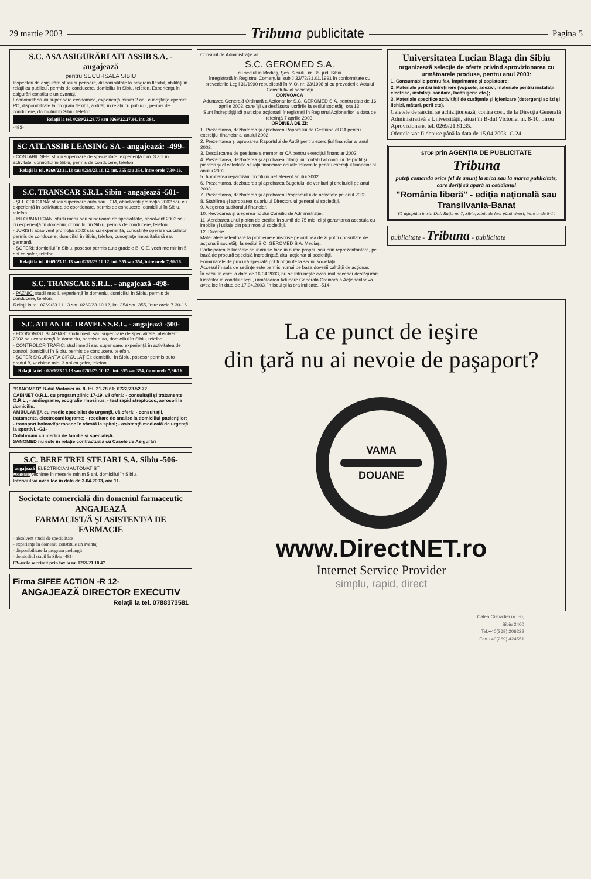29 martie 2003 Tribuna publicitate Pagina 5
S.C. ASA ASIGURĂRI ATLASSIB S.A. - angajează
pentru SUCURSALA SIBIU
Inspectori de asigurări: studii superioare, disponibilitate la program flexibil, abilităţi în relaţii cu publicul, permis de conducere, domiciliul în Sibiu, telefon. Experienţa în asigurări constituie un avantaj.
Economist: studii superioare economice, experienţă minim 2 ani, cunoştinţe operare PC, disponibilitate la program flexibil, abilităţi în relaţii cu publicul, permis de conducere, domiciliul în Sibiu, telefon.
Relaţii la tel. 0269/22.28.77 sau 0269/22.27.94, int. 384.
-493-
SC ATLASSIB LEASING SA - angajează: -499-
- CONTABIL ŞEF: studii superioare de specialitate, experienţă min. 3 ani în activitate, domiciliul în Sibiu, permis de conducere, telefon.
Relaţii la tel. 0269/23.11.13 sau 0269/23.10.12, int. 355 sau 354, între orele 7,30-16.
S.C. TRANSCAR S.R.L. Sibiu - angajează -501-
- ŞEF COLOANĂ: studii superioare auto sau TCM, absolvenţi promoţia 2002 sau cu experienţă în activitatea de coordonare, permis de conducere, domiciliul în Sibiu, telefon.
- INFORMATICIAN: studii medii sau superioare de specialitate, absolvent 2002 sau cu experienţă în domeniu, domiciliul în Sibiu, permis de conducere, telefon.
- JURIST: absolvent promoţia 2002 sau cu experienţă, cunoştinţe operare calculator, permis de conducere, domiciliul în Sibiu, telefon, cunoştinţe limba italiană sau germană.
- ŞOFERI: domiciliul în Sibiu, posesor permis auto gradele B, C,E, vechime minim 5 ani ca şofer, telefon.
Relaţii la tel. 0269/23.11.13 sau 0269/23.10.12, int. 355 sau 354, între orele 7,30-16.
S.C. TRANSCAR S.R.L. - angajează -498-
- PAZNIC: studii medii, experienţă în domeniu, domiciliul în Sibiu, permis de conducere, telefon.
Relaţii la tel. 0269/23.11.13 sau 0269/23.10.12, int. 354 sau 355, între orele 7.30-16.
S.C. ATLANTIC TRAVELS S.R.L. - angajează -500-
- ECONOMIST STAGIAR: studii medii sau superioare de specialitate, absolvent 2002 sau experienţă în domeniu, permis auto, domiciliul în Sibiu, telefon.
- CONTROLOR TRAFIC: studii medii sau superioare, experienţă în activitatea de control, domiciliul în Sibiu, permis de conducere, telefon.
- ŞOFER SIGURANŢA CIRCULAŢIEI: domiciliul în Sibiu, posesor permis auto gradul B, vechime min. 3 ani ca şofer, telefon.
Relaţii la tel.: 0269/23.11.13 sau 0269/23.10.12 , int. 355 sau 354, între orele 7,30-16.
"SANOMED" B-dul Victoriei nr. 8, tel. 21.78.61; 0722/73.52.72
CABINET O.R.L. cu program zilnic 17-19, vă oferă: - consultaţii şi tratamente O.R.L., - audiograme, ecografie rinosinus, - test rapid streptococ, aerosoli la domiciliu.
AMBULANŢĂ cu medic specialist de urgenţă, vă oferă: - consultaţii, tratamente, electrocardiograme; - recoltare de analize la domiciliul pacienţilor; - transport bolnavi/persoane în vârstă la spital; - asistenţă medicală de urgenţă la sportivi. -G1-
Colaborăm cu medici de familie şi specialişti.
SANOMED nu este în relaţie contractuală cu Casele de Asigurări
S.C. BERE TREI STEJARI S.A. Sibiu -506-
angajează ELECTRICIAN AUTOMATIST
Condiţii: vechime în meserie minim 5 ani, domiciliul în Sibiu.
Interviul va avea loc în data de 3.04.2003, ora 11.
Societate comercială din domeniul farmaceutic
ANGAJEAZĂ
FARMACIST/Ă ŞI ASISTENT/Ă DE FARMACIE
- absolvent studii de specialitate
- experienţa în domeniu constituie un avantaj
- disponibilitate la program prelungit
- domiciliul stabil în Sibiu -481-
CV-urile se trimit prin fax la nr. 0269/21.18.47
Firma SIFEE ACTION -R 12-
ANGAJEAZĂ DIRECTOR EXECUTIV
Relaţii la tel. 0788373581
Consiliul de Administraţie al
S.C. GEROMED S.A.
cu sediul în Mediaş, Şos. Sibiului nr. 38, jud. Sibiu
înregistrată în Registrul Comerţului sub J 32/72/31.01.1991 în conformitate cu prevederile Legii 31/1990 republicată în M.O. nr. 33/1998 şi cu prevederile Actului Constitutiv al societăţii
CONVOACĂ
Adunarea Generală Ordinară a Acţionarilor S.C. GEROMED S.A. pentru data de 16 aprilie 2003, care îşi va desfăşura lucrările la sediul societăţii ora 13.
Sunt îndreptăţiţi să participe acţionarii înregistraţi în Registrul Acţionarilor la data de referinţă 7 aprilie 2003.
ORDINEA DE ZI:
1. Prezentarea, dezbaterea şi aprobarea Raportului de Gestiune al CA pentru exerciţiul financiar al anului 2002
2. Prezentarea şi aprobarea Raportului de Audit pentru exerciţiul financiar al anul 2002.
3. Descărcarea de gestiune a membrilor CA pentru exerciţiul financiar 2002.
4. Prezentarea, dezbaterea şi aprobarea bilanţului contabil al contului de profit şi pierderi şi al celorlalte situaţii financiare anuale întocmite pentru exerciţiul financiar al anului 2002.
5. Aprobarea repartizării profitului net aferent anului 2002.
6. Prezentarea, dezbaterea şi aprobarea Bugetului de venituri şi cheltuieli pe anul 2003.
7. Prezentarea, dezbaterea şi aprobarea Programului de activitate pe anul 2003.
8. Stabilirea şi aprobarea salariului Directorului general al societăţii.
9. Alegerea auditorului financiar.
10. Revocarea şi alegerea noului Consiliu de Administraţie.
11. Aprobarea unui plafon de credite în sumă de 75 mld lei şi garantarea acestuia cu imobile şi utilaje din patrimoniul societăţii.
12. Diverse.
Materialele referitoare la problemele înscrise pe ordinea de zi pot fi consultate de acţionarii societăţii la sediul S.C. GEROMED S.A. Mediaş.
Participarea la lucrările adunării se face în nume propriu sau prin reprezentantare, pe bază de procură specială încredinţată altui acţionar al societăţii.
Formularele de procură specială pot fi obţinute la sediul societăţii.
Accesul în sala de şedinţe este permis numai pe baza dovezii calităţii de acţionar.
În cazul în care la data de 16.04.2003, nu se întruneşte cvorumul necesar desfăşurării lucrărilor în condiţiile legii, următoarea Adunare Generală Ordinară a Acţionarilor va avea loc în data de 17.04.2003, în locul şi la ora indicate. -514-
Universitatea Lucian Blaga din Sibiu
organizează selecţie de oferte privind aprovizionarea cu următoarele produse, pentru anul 2003:
1. Consumabile pentru fax, imprimante şi copiatoare;
2. Materiale pentru întreţinere (vopsele, adezivi, materiale pentru instalaţii electrice, instalaţii sanitare, lăcătuşerie etc.);
3. Materiale specifice activităţii de curăţenie şi igienizare (detergenţi solizi şi lichizi, mături, perii etc).
Caietele de sarcini se achiziţionează, contra cost, de la Direcţia Generală Administrativă a Universităţii, situat în B-dul Victoriei nr. 8-10, birou Aprovizionare, tel. 0269/21.81.35.
Ofertele vor fi depuse până la data de 15.04.2003 -G 24-
STOP prin AGENŢIA DE PUBLICITATE
Tribuna
puteţi comanda orice fel de anunţ la mica sau la marea publicitate, care doriţi să apară în cotidianul
"România liberă" - ediţia naţională sau Transilvania-Banat
Vă aşteptăm în str. Dr.I. Raţiu nr. 7, Sibiu, zilnic de luni până vineri, între orele 8-14
publicitate - Tribuna - publicitate
La ce punct de ieşire
din ţară nu ai nevoie de paşaport?
VAMA
DOUANE
www.DirectNET.ro
Internet Service Provider
simplu, rapid, direct
Calea Cisnadiei nr. 50,
Sibiu 2400
Tel.+40(269) 206222
Fax +40(269) 424551